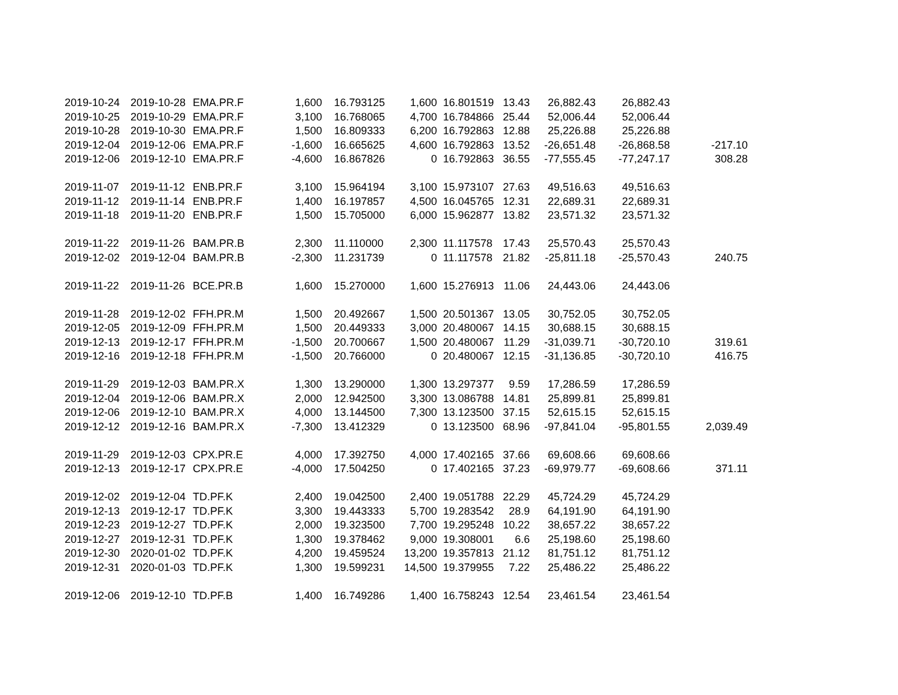| 2019-10-24 | 2019-10-28 | EMA.PR.F | 1,600 | 16.793125 | 1,600 | 16.801519 | 13.43 | 26,882.43 | 26,882.43 | |
| 2019-10-25 | 2019-10-29 | EMA.PR.F | 3,100 | 16.768065 | 4,700 | 16.784866 | 25.44 | 52,006.44 | 52,006.44 | |
| 2019-10-28 | 2019-10-30 | EMA.PR.F | 1,500 | 16.809333 | 6,200 | 16.792863 | 12.88 | 25,226.88 | 25,226.88 | |
| 2019-12-04 | 2019-12-06 | EMA.PR.F | -1,600 | 16.665625 | 4,600 | 16.792863 | 13.52 | -26,651.48 | -26,868.58 | -217.10 |
| 2019-12-06 | 2019-12-10 | EMA.PR.F | -4,600 | 16.867826 | 0 | 16.792863 | 36.55 | -77,555.45 | -77,247.17 | 308.28 |
| 2019-11-07 | 2019-11-12 | ENB.PR.F | 3,100 | 15.964194 | 3,100 | 15.973107 | 27.63 | 49,516.63 | 49,516.63 | |
| 2019-11-12 | 2019-11-14 | ENB.PR.F | 1,400 | 16.197857 | 4,500 | 16.045765 | 12.31 | 22,689.31 | 22,689.31 | |
| 2019-11-18 | 2019-11-20 | ENB.PR.F | 1,500 | 15.705000 | 6,000 | 15.962877 | 13.82 | 23,571.32 | 23,571.32 | |
| 2019-11-22 | 2019-11-26 | BAM.PR.B | 2,300 | 11.110000 | 2,300 | 11.117578 | 17.43 | 25,570.43 | 25,570.43 | |
| 2019-12-02 | 2019-12-04 | BAM.PR.B | -2,300 | 11.231739 | 0 | 11.117578 | 21.82 | -25,811.18 | -25,570.43 | 240.75 |
| 2019-11-22 | 2019-11-26 | BCE.PR.B | 1,600 | 15.270000 | 1,600 | 15.276913 | 11.06 | 24,443.06 | 24,443.06 | |
| 2019-11-28 | 2019-12-02 | FFH.PR.M | 1,500 | 20.492667 | 1,500 | 20.501367 | 13.05 | 30,752.05 | 30,752.05 | |
| 2019-12-05 | 2019-12-09 | FFH.PR.M | 1,500 | 20.449333 | 3,000 | 20.480067 | 14.15 | 30,688.15 | 30,688.15 | |
| 2019-12-13 | 2019-12-17 | FFH.PR.M | -1,500 | 20.700667 | 1,500 | 20.480067 | 11.29 | -31,039.71 | -30,720.10 | 319.61 |
| 2019-12-16 | 2019-12-18 | FFH.PR.M | -1,500 | 20.766000 | 0 | 20.480067 | 12.15 | -31,136.85 | -30,720.10 | 416.75 |
| 2019-11-29 | 2019-12-03 | BAM.PR.X | 1,300 | 13.290000 | 1,300 | 13.297377 | 9.59 | 17,286.59 | 17,286.59 | |
| 2019-12-04 | 2019-12-06 | BAM.PR.X | 2,000 | 12.942500 | 3,300 | 13.086788 | 14.81 | 25,899.81 | 25,899.81 | |
| 2019-12-06 | 2019-12-10 | BAM.PR.X | 4,000 | 13.144500 | 7,300 | 13.123500 | 37.15 | 52,615.15 | 52,615.15 | |
| 2019-12-12 | 2019-12-16 | BAM.PR.X | -7,300 | 13.412329 | 0 | 13.123500 | 68.96 | -97,841.04 | -95,801.55 | 2,039.49 |
| 2019-11-29 | 2019-12-03 | CPX.PR.E | 4,000 | 17.392750 | 4,000 | 17.402165 | 37.66 | 69,608.66 | 69,608.66 | |
| 2019-12-13 | 2019-12-17 | CPX.PR.E | -4,000 | 17.504250 | 0 | 17.402165 | 37.23 | -69,979.77 | -69,608.66 | 371.11 |
| 2019-12-02 | 2019-12-04 | TD.PF.K | 2,400 | 19.042500 | 2,400 | 19.051788 | 22.29 | 45,724.29 | 45,724.29 | |
| 2019-12-13 | 2019-12-17 | TD.PF.K | 3,300 | 19.443333 | 5,700 | 19.283542 | 28.9 | 64,191.90 | 64,191.90 | |
| 2019-12-23 | 2019-12-27 | TD.PF.K | 2,000 | 19.323500 | 7,700 | 19.295248 | 10.22 | 38,657.22 | 38,657.22 | |
| 2019-12-27 | 2019-12-31 | TD.PF.K | 1,300 | 19.378462 | 9,000 | 19.308001 | 6.6 | 25,198.60 | 25,198.60 | |
| 2019-12-30 | 2020-01-02 | TD.PF.K | 4,200 | 19.459524 | 13,200 | 19.357813 | 21.12 | 81,751.12 | 81,751.12 | |
| 2019-12-31 | 2020-01-03 | TD.PF.K | 1,300 | 19.599231 | 14,500 | 19.379955 | 7.22 | 25,486.22 | 25,486.22 | |
| 2019-12-06 | 2019-12-10 | TD.PF.B | 1,400 | 16.749286 | 1,400 | 16.758243 | 12.54 | 23,461.54 | 23,461.54 | |